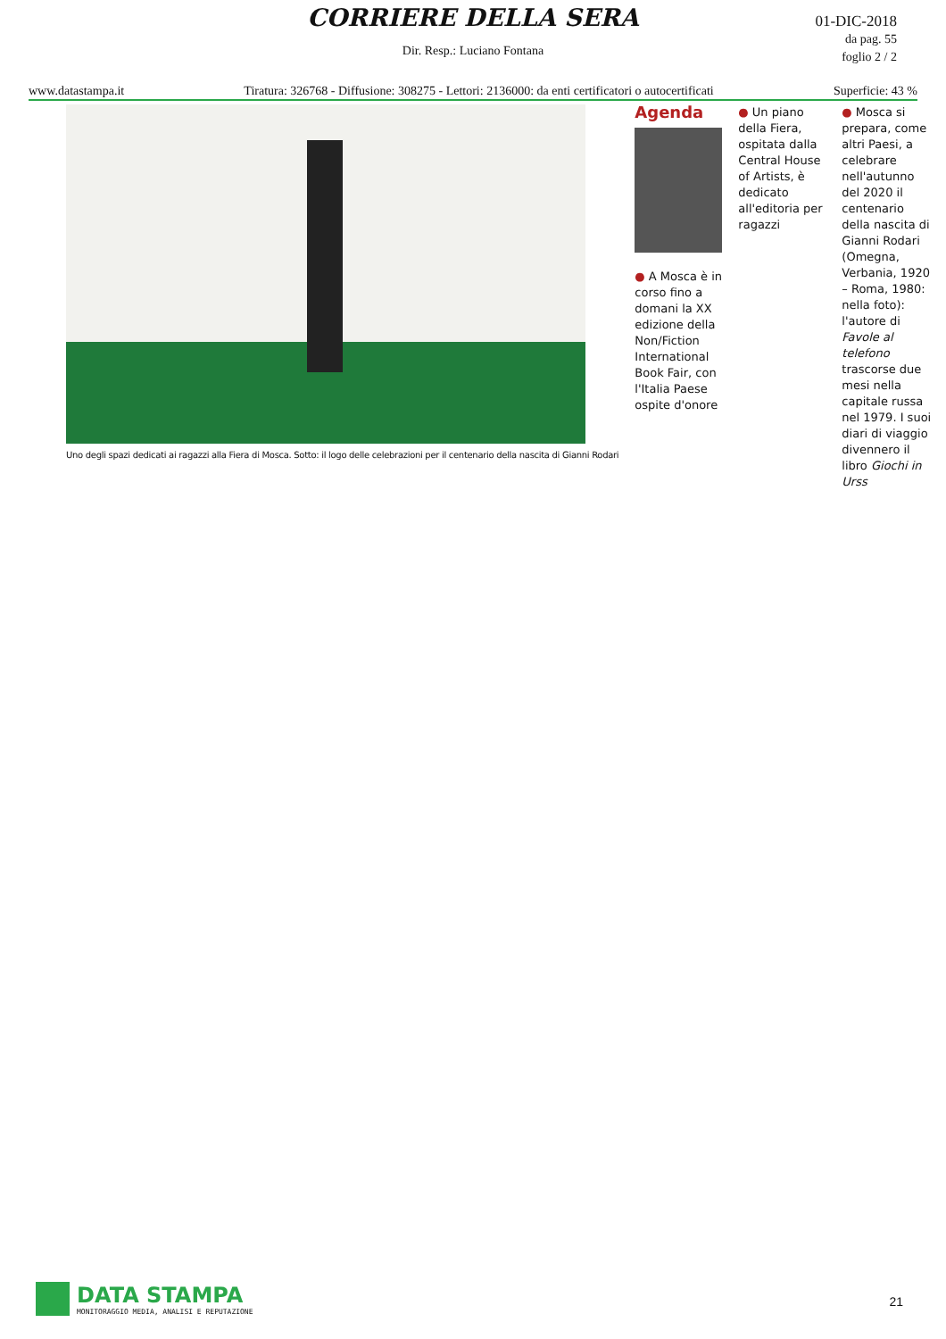CORRIERE DELLA SERA
01-DIC-2018
da pag. 55
foglio 2 / 2
Dir. Resp.: Luciano Fontana
www.datastampa.it Tiratura: 326768 - Diffusione: 308275 - Lettori: 2136000: da enti certificatori o autocertificati Superficie: 43 %
Uno degli spazi dedicati ai ragazzi alla Fiera di Mosca. Sotto: il logo delle celebrazioni per il centenario della nascita di Gianni Rodari
Agenda
● A Mosca è in corso fino a domani la XX edizione della Non/Fiction International Book Fair, con l'Italia Paese ospite d'onore
● Un piano della Fiera, ospitata dalla Central House of Artists, è dedicato all'editoria per ragazzi
● Mosca si prepara, come altri Paesi, a celebrare nell'autunno del 2020 il centenario della nascita di Gianni Rodari (Omegna, Verbania, 1920 – Roma, 1980: nella foto): l'autore di Favole al telefono trascorse due mesi nella capitale russa nel 1979. I suoi diari di viaggio divennero il libro Giochi in Urss
DATA STAMPA
MONITORAGGIO MEDIA, ANALISI E REPUTAZIONE
21